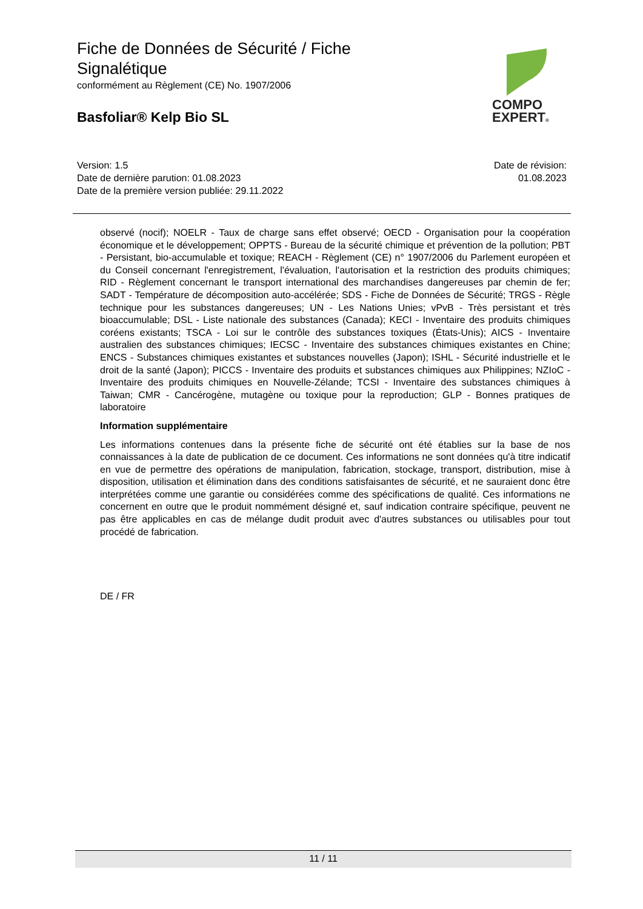Fiche de Données de Sécurité / Fiche
Signalétique
conformément au Règlement (CE) No. 1907/2006
Basfoliar® Kelp Bio SL
COMPO
EXPERT®
Version: 1.5
Date de dernière parution: 01.08.2023
Date de la première version publiée: 29.11.2022
Date de révision:
01.08.2023
observé (nocif); NOELR - Taux de charge sans effet observé; OECD - Organisation pour la coopération économique et le développement; OPPTS - Bureau de la sécurité chimique et prévention de la pollution; PBT - Persistant, bio-accumulable et toxique; REACH - Règlement (CE) n° 1907/2006 du Parlement européen et du Conseil concernant l'enregistrement, l'évaluation, l'autorisation et la restriction des produits chimiques; RID - Règlement concernant le transport international des marchandises dangereuses par chemin de fer; SADT - Température de décomposition auto-accélérée; SDS - Fiche de Données de Sécurité; TRGS - Règle technique pour les substances dangereuses; UN - Les Nations Unies; vPvB - Très persistant et très bioaccumulable; DSL - Liste nationale des substances (Canada); KECI - Inventaire des produits chimiques coréens existants; TSCA - Loi sur le contrôle des substances toxiques (États-Unis); AICS - Inventaire australien des substances chimiques; IECSC - Inventaire des substances chimiques existantes en Chine; ENCS - Substances chimiques existantes et substances nouvelles (Japon); ISHL - Sécurité industrielle et le droit de la santé (Japon); PICCS - Inventaire des produits et substances chimiques aux Philippines; NZIoC - Inventaire des produits chimiques en Nouvelle-Zélande; TCSI - Inventaire des substances chimiques à Taiwan; CMR - Cancérogène, mutagène ou toxique pour la reproduction; GLP - Bonnes pratiques de laboratoire
Information supplémentaire
Les informations contenues dans la présente fiche de sécurité ont été établies sur la base de nos connaissances à la date de publication de ce document. Ces informations ne sont données qu'à titre indicatif en vue de permettre des opérations de manipulation, fabrication, stockage, transport, distribution, mise à disposition, utilisation et élimination dans des conditions satisfaisantes de sécurité, et ne sauraient donc être interprétées comme une garantie ou considérées comme des spécifications de qualité. Ces informations ne concernent en outre que le produit nommément désigné et, sauf indication contraire spécifique, peuvent ne pas être applicables en cas de mélange dudit produit avec d'autres substances ou utilisables pour tout procédé de fabrication.
DE / FR
11 / 11